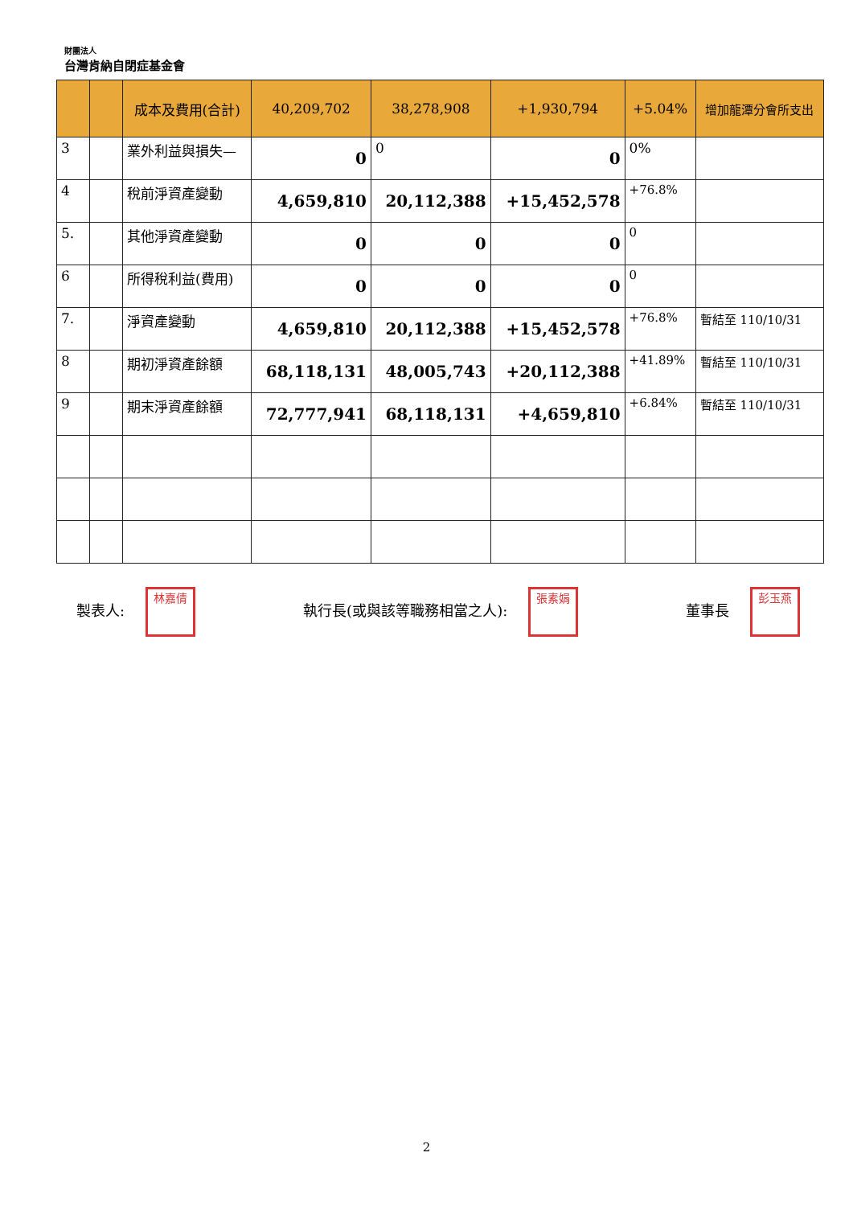財團法人
台灣肯納自閉症基金會
| | | 成本及費用(合計) | 40,209,702 | 38,278,908 | +1,930,794 | +5.04% | 增加龍潭分會所支出 |
| --- | --- | --- | --- | --- | --- | --- | --- |
| 3 | | 業外利益與損失— | 0 | 0 | 0 | 0% | |
| 4 | | 稅前淨資產變動 | 4,659,810 | 20,112,388 | +15,452,578 | +76.8% | |
| 5. | | 其他淨資產變動 | 0 | 0 | 0 | 0 | |
| 6 | | 所得稅利益(費用) | 0 | 0 | 0 | 0 | |
| 7. | | 淨資產變動 | 4,659,810 | 20,112,388 | +15,452,578 | +76.8% | 暫結至 110/10/31 |
| 8 | | 期初淨資產餘額 | 68,118,131 | 48,005,743 | +20,112,388 | +41.89% | 暫結至 110/10/31 |
| 9 | | 期末淨資產餘額 | 72,777,941 | 68,118,131 | +4,659,810 | +6.84% | 暫結至 110/10/31 |
製表人: 林嘉倩 執行長(或與該等職務相當之人): 張素娟 董事長 彭玉燕
2